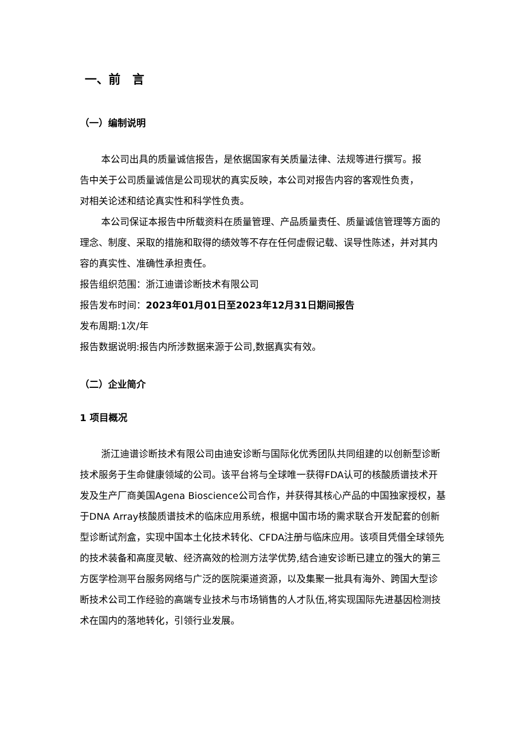一、前　言
（一）编制说明
本公司出具的质量诚信报告，是依据国家有关质量法律、法规等进行撰写。报告中关于公司质量诚信是公司现状的真实反映，本公司对报告内容的客观性负责，对相关论述和结论真实性和科学性负责。
本公司保证本报告中所载资料在质量管理、产品质量责任、质量诚信管理等方面的理念、制度、采取的措施和取得的绩效等不存在任何虚假记载、误导性陈述，并对其内容的真实性、准确性承担责任。
报告组织范围：浙江迪谱诊断技术有限公司
报告发布时间：2023年01月01日至2023年12月31日期间报告
发布周期:1次/年
报告数据说明:报告内所涉数据来源于公司,数据真实有效。
（二）企业简介
1 项目概况
浙江迪谱诊断技术有限公司由迪安诊断与国际化优秀团队共同组建的以创新型诊断技术服务于生命健康领域的公司。该平台将与全球唯一获得FDA认可的核酸质谱技术开发及生产厂商美国Agena Bioscience公司合作，并获得其核心产品的中国独家授权，基于DNA Array核酸质谱技术的临床应用系统，根据中国市场的需求联合开发配套的创新型诊断试剂盒，实现中国本土化技术转化、CFDA注册与临床应用。该项目凭借全球领先的技术装备和高度灵敏、经济高效的检测方法学优势,结合迪安诊断已建立的强大的第三方医学检测平台服务网络与广泛的医院渠道资源，以及集聚一批具有海外、跨国大型诊断技术公司工作经验的高端专业技术与市场销售的人才队伍,将实现国际先进基因检测技术在国内的落地转化，引领行业发展。